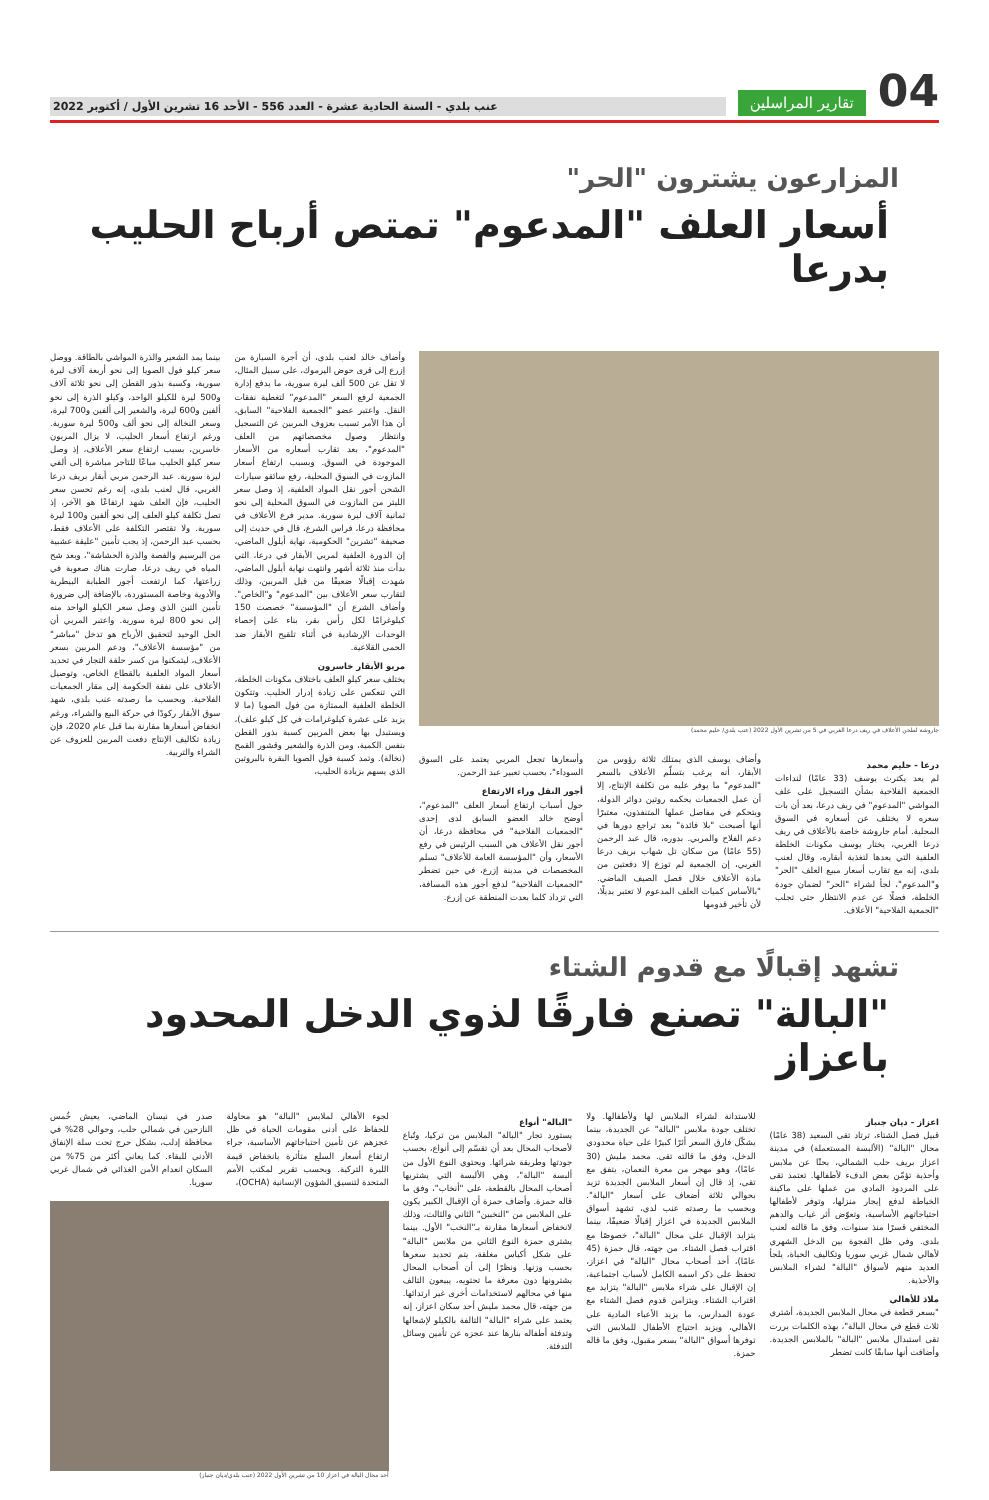04 تقارير المراسلين عنب بلدي - السنة الحادية عشرة - العدد 556 - الأحد 16 تشرين الأول / أكتوبر 2022
المزارعون يشترون "الحر"
أسعار العلف "المدعوم" تمتص أرباح الحليب بدرعا
جاروشة لطحن الأعلاف في ريف درعا الغربي في 5 من تشرين الأول 2022 (عنب بلدي/ حليم محمد)
درعا - حليم محمد
لم يعد يكترث يوسف (33 عامًا) لنداءات الجمعية الفلاحية بشأن التسجيل على علف المواشي "المدعوم" في ريف درعا، بعد أن بات سعره لا يختلف عن أسعاره في السوق المحلية. أمام جاروشة خاصة بالأعلاف في ريف درعا الغربي، يختار يوسف مكونات الخلطة العلفية التي يعدها لتغذية أبقاره، وقال لعنب بلدي، إنه مع تقارب أسعار مبيع العلف "الحر" و"المدعوم"، لجأ لشراء "الحر" لضمان جودة الخلطة، فضلًا عن عدم الانتظار حتى تجلب "الجمعية الفلاحية" الأعلاف.
وأضاف يوسف الذي يمتلك ثلاثة رؤوس من الأبقار، أنه يرغب بتسلّم الأعلاف بالسعر "المدعوم" ما يوفر عليه من تكلفة الإنتاج، إلا أن عمل الجمعيات يحكمه روتين دوائر الدولة، ويتحكم في مفاصل عملها المتنفذون، معتبرًا أنها أصبحت "بلا فائدة" بعد تراجع دورها في دعم الفلاح والمربي. بدوره، قال عبد الرحمن (55 عامًا) من سكان تل شهاب بريف درعا الغربي، إن الجمعية لم توزع إلا دفعتين من مادة الأعلاف خلال فصل الصيف الماضي. "بالأساس كميات العلف المدعوم لا تعتبر بديلًا، لأن تأخير قدومها
وأسعارها تجعل المربي يعتمد على السوق السوداء"، بحسب تعبير عبد الرحمن.
أجور النقل وراء الارتفاع
حول أسباب ارتفاع أسعار العلف "المدعوم"، أوضح خالد العضو السابق لدى إحدى "الجمعيات الفلاحية" في محافظة درعا، أن أجور نقل الأعلاف هي السبب الرئيس في رفع الأسعار، وأن "المؤسسة العامة للأعلاف" تسلم المخصصات في مدينة إزرع، في حين تضطر "الجمعيات الفلاحية" لدفع أجور هذه المسافة، التي تزداد كلما بعدت المنطقة عن إزرع.
وأضاف خالد لعنب بلدي، أن أجرة السيارة من إزرع إلى قرى حوض اليرموك، على سبيل المثال، لا تقل عن 500 ألف ليرة سورية، ما يدفع إدارة الجمعية لرفع السعر "المدعوم" لتغطية نفقات النقل. واعتبر عضو "الجمعية الفلاحية" السابق، أن هذا الأمر تسبب بعزوف المربين عن التسجيل وانتظار وصول مخصصاتهم من العلف "المدعوم"، بعد تقارب أسعاره من الأسعار الموجودة في السوق. وبسبب ارتفاع أسعار المازوت في السوق المحلية، رفع سائقو سيارات الشحن أجور نقل المواد العلفية، إذ وصل سعر الليتر من المازوت في السوق المحلية إلى نحو ثمانية آلاف ليرة سورية. مدير فرع الأعلاف في محافظة درعا، فراس الشرع، قال في حديث إلى صحيفة "تشرين" الحكومية، نهاية أيلول الماضي، إن الدورة العلفية لمربي الأبقار في درعا، التي بدأت منذ ثلاثة أشهر وانتهت نهاية أيلول الماضي، شهدت إقبالًا ضعيفًا من قبل المربين، وذلك لتقارب سعر الأعلاف بين "المدعوم" و"الخاص". وأضاف الشرع أن "المؤسسة" خصصت 150 كيلوغرامًا لكل رأس بقر، بناء على إحصاء الوحدات الإرشادية في أثناء تلقيح الأبقار ضد الحمى القلاعية.
مربو الأبقار خاسرون
يختلف سعر كيلو العلف باختلاف مكونات الخلطة، التي تنعكس على زيادة إدرار الحليب. وتتكون الخلطة العلفية الممتازة من فول الصويا (ما لا يزيد على عشرة كيلوغرامات في كل كيلو علف)، ويستبدل بها بعض المربين كسبة بذور القطن بنفس الكمية، ومن الذرة والشعير وقشور القمح (نخالة). وتمد كسبة فول الصويا البقرة بالبروتين الذي يسهم بزيادة الحليب،
بينما يمد الشعير والذرة المواشي بالطاقة. ووصل سعر كيلو فول الصويا إلى نحو أربعة آلاف ليرة سورية، وكسبة بذور القطن إلى نحو ثلاثة آلاف و500 ليرة للكيلو الواحد، وكيلو الذرة إلى نحو ألفين و600 ليرة، والشعير إلى ألفين و700 ليرة، وسعر النخالة إلى نحو ألف و500 ليرة سورية. ورغم ارتفاع أسعار الحليب، لا يزال المربون خاسرين، بسبب ارتفاع سعر الأعلاف، إذ وصل سعر كيلو الحليب مباعًا للتاجر مباشرة إلى ألفي ليرة سورية. عبد الرحمن مربي أبقار بريف درعا الغربي، قال لعنب بلدي، إنه رغم تحسن سعر الحليب، فإن العلف شهد ارتفاعًا هو الآخر، إذ تصل تكلفة كيلو العلف إلى نحو ألفين و100 ليرة سورية. ولا تقتصر التكلفة على الأعلاف فقط، بحسب عبد الرحمن، إذ يجب تأمين "عليقة عشبية من البرسيم والفصة والذرة الحشاشة"، وبعد شح المياه في ريف درعا، صارت هناك صعوبة في زراعتها، كما ارتفعت أجور الطبابة البيطرية والأدوية وخاصة المستوردة، بالإضافة إلى ضرورة تأمين التبن الذي وصل سعر الكيلو الواحد منه إلى نحو 800 ليرة سورية. واعتبر المربي أن الحل الوحيد لتحقيق الأرباح هو تدخل "مباشر" من "مؤسسة الأعلاف"، ودعم المربين بسعر الأعلاف، ليتمكنوا من كسر حلقة التجار في تحديد أسعار المواد العلفية بالقطاع الخاص، وتوصيل الأعلاف على نفقة الحكومة إلى مقار الجمعيات الفلاحية. وبحسب ما رصدته عنب بلدي، شهد سوق الأبقار ركودًا في حركة البيع والشراء، ورغم انخفاض أسعارها مقارنة بما قبل عام 2020، فإن زيادة تكاليف الإنتاج دفعت المربين للعزوف عن الشراء والتربية.
تشهد إقبالًا مع قدوم الشتاء
"البالة" تصنع فارقًا لذوي الدخل المحدود باعزاز
اعزاز - ديان جنباز
قبيل فصل الشتاء، ترتاد تقى السعيد (38 عامًا) محال "البالة" (الألبسة المستعملة) في مدينة اعزاز بريف حلب الشمالي، بحثًا عن ملابس وأحذية تؤمّن بعض الدفء لأطفالها. تعتمد تقى على المردود المادي من عملها على ماكينة الخياطة لدفع إيجار منزلها، وتوفر لأطفالها احتياجاتهم الأساسية، وتعوّض أثر غياب والدهم المختفي قسرًا منذ سنوات، وفق ما قالته لعنب بلدي. وفي ظل الفجوة بين الدخل الشهري لأهالي شمال غربي سوريا وتكاليف الحياة، يلجأ العديد منهم لأسواق "البالة" لشراء الملابس والأحذية.
ملاذ للأهالي
"بسعر قطعة في محال الملابس الجديدة، أشتري ثلاث قطع في محال البالة"، بهذه الكلمات بررت تقى استبدال ملابس "البالة" بالملابس الجديدة. وأضافت أنها سابقًا كانت تضطر
للاستدانة لشراء الملابس لها ولأطفالها. ولا تختلف جودة ملابس "البالة" عن الجديدة، بينما يشكّل فارق السعر أثرًا كبيرًا على حياة محدودي الدخل، وفق ما قالته تقى. محمد مليش (30 عامًا)، وهو مهجر من معرة النعمان، يتفق مع تقى، إذ قال إن أسعار الملابس الجديدة تزيد بحوالي ثلاثة أضعاف على أسعار "البالة". وبحسب ما رصدته عنب لدي، تشهد أسواق الملابس الجديدة في اعزاز إقبالًا ضعيفًا، بينما يتزايد الإقبال على محال "البالة"، خصوصًا مع اقتراب فصل الشتاء. من جهته، قال حمزة (45 عامًا)، أحد أصحاب محال "البالة" في اعزاز، تحفظ على ذكر اسمه الكامل لأسباب اجتماعية، إن الإقبال على شراء ملابس "البالة" يتزايد مع اقتراب الشتاء. ويتزامن قدوم فصل الشتاء مع عودة المدارس، ما يزيد الأعباء المادية على الأهالي، ويزيد احتياج الأطفال للملابس التي توفرها أسواق "البالة" بسعر مقبول، وفق ما قاله حمزة.
"البالة" أنواع
يستورد تجار "البالة" الملابس من تركيا، وتُباع لأصحاب المحال بعد أن تقسّم إلى أنواع، بحسب جودتها وطريقة شرائها. ويحتوي النوع الأول من ألبسة "البالة"، وهي الألبسة التي يشتريها أصحاب المحال بالقطعة، على "أنخاب"، وفق ما قاله حمزة. وأضاف حمزة أن الإقبال الكبير يكون على الملابس من "النخبين" الثاني والثالث، وذلك لانخفاض أسعارها مقارنة بـ"النخب" الأول. بينما يشتري حمزة النوع الثاني من ملابس "البالة" على شكل أكياس مغلقة، يتم تحديد سعرها بحسب وزنها. ونظرًا إلى أن أصحاب المحال يشترونها دون معرفة ما تحتويه، يبيعون التالف منها في محالهم لاستخدامات أخرى غير ارتدائها. من جهته، قال محمد مليش أحد سكان اعزاز، إنه يعتمد على شراء "البالة" التالفة بالكيلو لإشعالها وتدفئة أطفاله بنارها عند عجزه عن تأمين وسائل التدفئة.
لجوء الأهالي لملابس "البالة" هو محاولة للحفاظ على أدنى مقومات الحياة في ظل عجزهم عن تأمين احتياجاتهم الأساسية، جراء ارتفاع أسعار السلع متأثرة بانخفاض قيمة الليرة التركية. وبحسب تقرير لمكتب الأمم المتحدة لتنسيق الشؤون الإنسانية (OCHA)،
صدر في نيسان الماضي، يعيش خُمس النازحين في شمالي حلب، وحوالي 28% في محافظة إدلب، بشكل حرج تحت سلة الإنفاق الأدنى للبقاء. كما يعاني أكثر من 75% من السكان انعدام الأمن الغذائي في شمال غربي سوريا.
أحد محال البالة في اعزاز 10 من تشرين الأول 2022 (عنب بلدي/ديان جنباز)